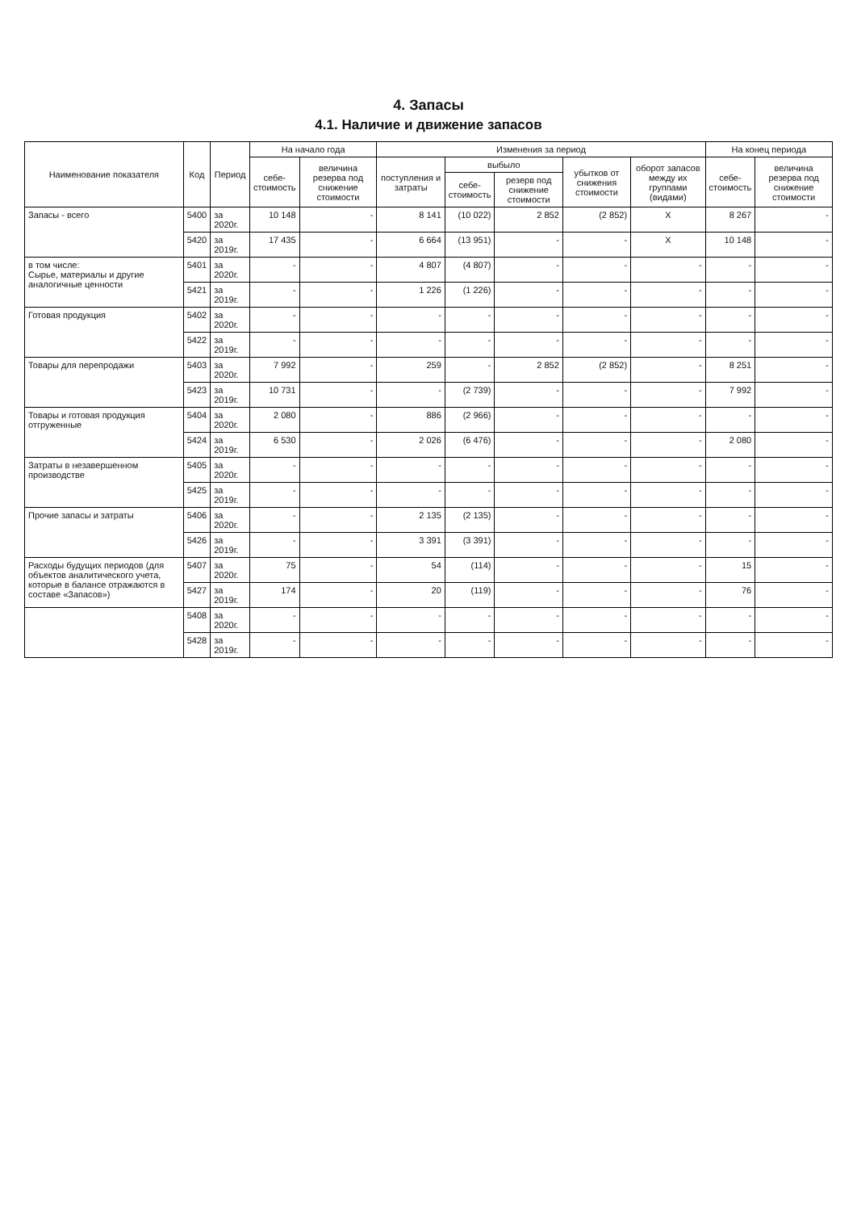4. Запасы
4.1. Наличие и движение запасов
| Наименование показателя | Код | Период | На начало года | | Изменения за период | | | | | На конец периода | |
| --- | --- | --- | --- | --- | --- | --- | --- | --- | --- | --- | --- |
| | | | себе- стоимость | величина резерва под снижение стоимости | поступления и затраты | выбыло | | убытков от снижения стоимости | оборот запасов между их группами (видами) | себе- стоимость | величина резерва под снижение стоимости |
| | | | | | | себе- стоимость | резерв под снижение стоимости | | | | |
| Запасы - всего | 5400 | за 2020г. | 10 148 | - | 8 141 | (10 022) | 2 852 | (2 852) | X | 8 267 | - |
| | 5420 | за 2019г. | 17 435 | - | 6 664 | (13 951) | - | - | X | 10 148 | - |
| в том числе: Сырье, материалы и другие аналогичные ценности | 5401 | за 2020г. | - | - | 4 807 | (4 807) | - | - | - | - | - |
| | 5421 | за 2019г. | - | - | 1 226 | (1 226) | - | - | - | - | - |
| Готовая продукция | 5402 | за 2020г. | - | - | - | - | - | - | - | - | - |
| | 5422 | за 2019г. | - | - | - | - | - | - | - | - | - |
| Товары для перепродажи | 5403 | за 2020г. | 7 992 | - | 259 | - | 2 852 | (2 852) | - | 8 251 | - |
| | 5423 | за 2019г. | 10 731 | - | - | (2 739) | - | - | - | 7 992 | - |
| Товары и готовая продукция отгруженные | 5404 | за 2020г. | 2 080 | - | 886 | (2 966) | - | - | - | - | - |
| | 5424 | за 2019г. | 6 530 | - | 2 026 | (6 476) | - | - | - | 2 080 | - |
| Затраты в незавершенном производстве | 5405 | за 2020г. | - | - | - | - | - | - | - | - | - |
| | 5425 | за 2019г. | - | - | - | - | - | - | - | - | - |
| Прочие запасы и затраты | 5406 | за 2020г. | - | - | 2 135 | (2 135) | - | - | - | - | - |
| | 5426 | за 2019г. | - | - | 3 391 | (3 391) | - | - | - | - | - |
| Расходы будущих периодов (для объектов аналитического учета, которые в балансе отражаются в составе «Запасов») | 5407 | за 2020г. | 75 | - | 54 | (114) | - | - | - | 15 | - |
| | 5427 | за 2019г. | 174 | - | 20 | (119) | - | - | - | 76 | - |
| | 5408 | за 2020г. | - | - | - | - | - | - | - | - | - |
| | 5428 | за 2019г. | - | - | - | - | - | - | - | - | - |